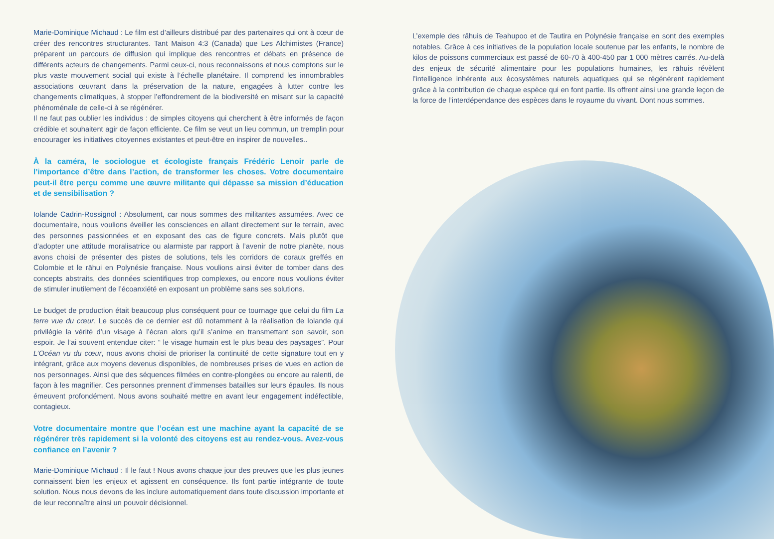Marie-Dominique Michaud : Le film est d’ailleurs distribué par des partenaires qui ont à cœur de créer des rencontres structurantes. Tant Maison 4:3 (Canada) que Les Alchimistes (France) préparent un parcours de diffusion qui implique des rencontres et débats en présence de différents acteurs de changements. Parmi ceux-ci, nous reconnaissons et nous comptons sur le plus vaste mouvement social qui existe à l’échelle planétaire. Il comprend les innombrables associations œuvrant dans la préservation de la nature, engagées à lutter contre les changements climatiques, à stopper l’effondrement de la biodiversité en misant sur la capacité phénoménale de celle-ci à se régénérer.
Il ne faut pas oublier les individus : de simples citoyens qui cherchent à être informés de façon crédible et souhaitent agir de façon efficiente. Ce film se veut un lieu commun, un tremplin pour encourager les initiatives citoyennes existantes et peut-être en inspirer de nouvelles..
À la caméra, le sociologue et écologiste français Frédéric Lenoir parle de l’importance d’être dans l’action, de transformer les choses. Votre documentaire peut-il être perçu comme une œuvre militante qui dépasse sa mission d’éducation et de sensibilisation ?
Iolande Cadrin-Rossignol : Absolument, car nous sommes des militantes assumées. Avec ce documentaire, nous voulions éveiller les consciences en allant directement sur le terrain, avec des personnes passionnées et en exposant des cas de figure concrets. Mais plutôt que d’adopter une attitude moralisatrice ou alarmiste par rapport à l’avenir de notre planète, nous avons choisi de présenter des pistes de solutions, tels les corridors de coraux greffés en Colombie et le rāhui en Polynésie française. Nous voulions ainsi éviter de tomber dans des concepts abstraits, des données scientifiques trop complexes, ou encore nous voulions éviter de stimuler inutilement de l’écoanxiété en exposant un problème sans ses solutions.
Le budget de production était beaucoup plus conséquent pour ce tournage que celui du film La terre vue du cœur. Le succès de ce dernier est dû notamment à la réalisation de Iolande qui privilégie la vérité d’un visage à l’écran alors qu’il s’anime en transmettant son savoir, son espoir. Je l’ai souvent entendue citer: “ le visage humain est le plus beau des paysages”. Pour L’Océan vu du cœur, nous avons choisi de prioriser la continuité de cette signature tout en y intégrant, grâce aux moyens devenus disponibles, de nombreuses prises de vues en action de nos personnages. Ainsi que des séquences filmées en contre-plongées ou encore au ralenti, de façon à les magnifier. Ces personnes prennent d’immenses batailles sur leurs épaules. Ils nous émeuvent profondément. Nous avons souhaité mettre en avant leur engagement indéfectible, contagieux.
Votre documentaire montre que l’océan est une machine ayant la capacité de se régénérer très rapidement si la volonté des citoyens est au rendez-vous. Avez-vous confiance en l’avenir ?
Marie-Dominique Michaud : Il le faut ! Nous avons chaque jour des preuves que les plus jeunes connaissent bien les enjeux et agissent en conséquence. Ils font partie intégrante de toute solution. Nous nous devons de les inclure automatiquement dans toute discussion importante et de leur reconnaître ainsi un pouvoir décisionnel.
L’exemple des rāhuis de Teahupoo et de Tautira en Polynésie française en sont des exemples notables. Grâce à ces initiatives de la population locale soutenue par les enfants, le nombre de kilos de poissons commerciaux est passé de 60-70 à 400-450 par 1 000 mètres carrés. Au-delà des enjeux de sécurité alimentaire pour les populations humaines, les rāhuis révèlent l’intelligence inhérente aux écosystèmes naturels aquatiques qui se régénèrent rapidement grâce à la contribution de chaque espèce qui en font partie. Ils offrent ainsi une grande leçon de la force de l’interdépendance des espèces dans le royaume du vivant. Dont nous sommes.